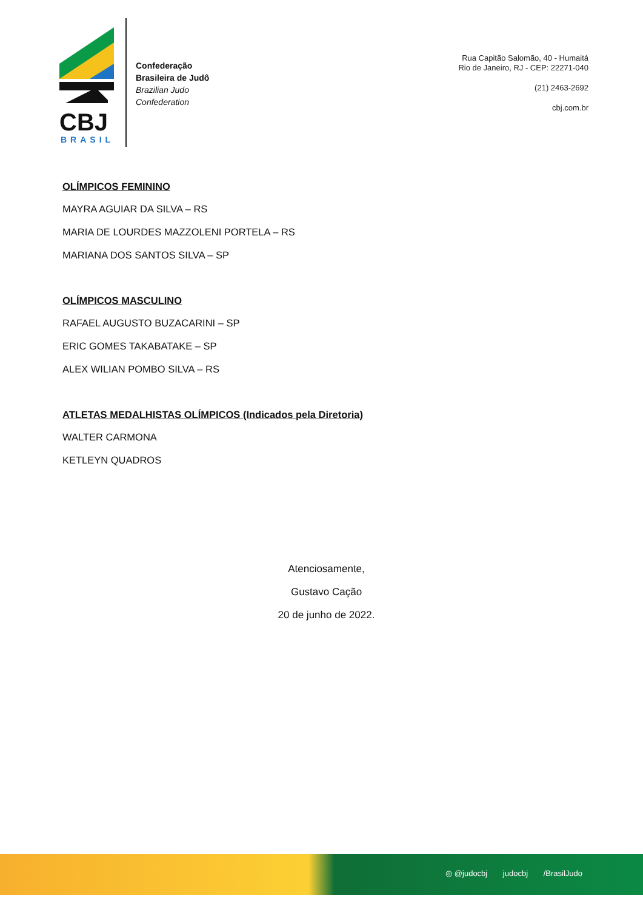CBJ
BRASIL
Confederação
Brasileira de Judô
Brazilian Judo
Confederation
Rua Capitão Salomão, 40 - Humaitá
Rio de Janeiro, RJ - CEP: 22271-040
(21) 2463-2692
cbj.com.br
OLÍMPICOS FEMININO
MAYRA AGUIAR DA SILVA – RS
MARIA DE LOURDES MAZZOLENI PORTELA – RS
MARIANA DOS SANTOS SILVA – SP
OLÍMPICOS MASCULINO
RAFAEL AUGUSTO BUZACARINI – SP
ERIC GOMES TAKABATAKE – SP
ALEX WILIAN POMBO SILVA – RS
ATLETAS MEDALHISTAS OLÍMPICOS (Indicados pela Diretoria)
WALTER CARMONA
KETLEYN QUADROS
Atenciosamente,
Gustavo Cação
20 de junho de 2022.
◎ @judocbj judocbj /BrasilJudo